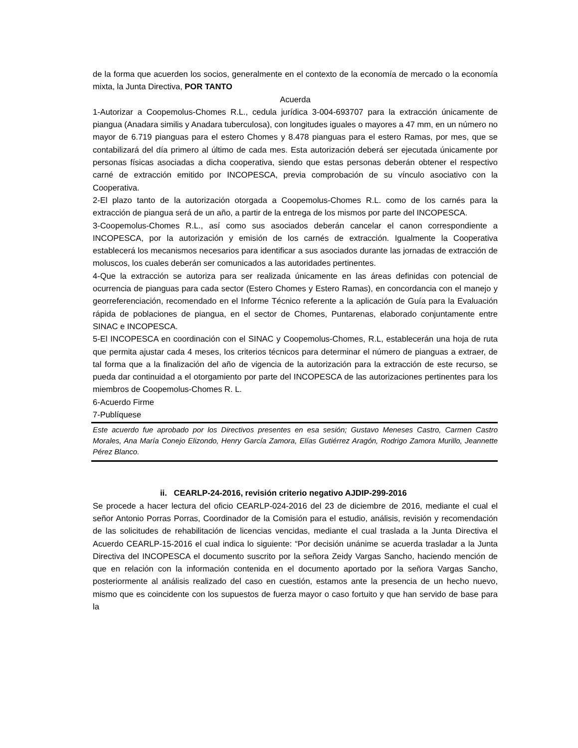de la forma que acuerden los socios, generalmente en el contexto de la economía de mercado o la economía mixta, la Junta Directiva, POR TANTO
Acuerda
1-Autorizar a Coopemolus-Chomes R.L., cedula jurídica 3-004-693707 para la extracción únicamente de piangua (Anadara similis y Anadara tuberculosa), con longitudes iguales o mayores a 47 mm, en un número no mayor de 6.719 pianguas para el estero Chomes y 8.478 pianguas para el estero Ramas, por mes, que se contabilizará del día primero al último de cada mes. Esta autorización deberá ser ejecutada únicamente por personas físicas asociadas a dicha cooperativa, siendo que estas personas deberán obtener el respectivo carné de extracción emitido por INCOPESCA, previa comprobación de su vínculo asociativo con la Cooperativa.
2-El plazo tanto de la autorización otorgada a Coopemolus-Chomes R.L. como de los carnés para la extracción de piangua será de un año, a partir de la entrega de los mismos por parte del INCOPESCA.
3-Coopemolus-Chomes R.L., así como sus asociados deberán cancelar el canon correspondiente a INCOPESCA, por la autorización y emisión de los carnés de extracción. Igualmente la Cooperativa establecerá los mecanismos necesarios para identificar a sus asociados durante las jornadas de extracción de moluscos, los cuales deberán ser comunicados a las autoridades pertinentes.
4-Que la extracción se autoriza para ser realizada únicamente en las áreas definidas con potencial de ocurrencia de pianguas para cada sector (Estero Chomes y Estero Ramas), en concordancia con el manejo y georreferenciación, recomendado en el Informe Técnico referente a la aplicación de Guía para la Evaluación rápida de poblaciones de piangua, en el sector de Chomes, Puntarenas, elaborado conjuntamente entre SINAC e INCOPESCA.
5-El INCOPESCA en coordinación con el SINAC y Coopemolus-Chomes, R.L, establecerán una hoja de ruta que permita ajustar cada 4 meses, los criterios técnicos para determinar el número de pianguas a extraer, de tal forma que a la finalización del año de vigencia de la autorización para la extracción de este recurso, se pueda dar continuidad a el otorgamiento por parte del INCOPESCA de las autorizaciones pertinentes para los miembros de Coopemolus-Chomes R. L.
6-Acuerdo Firme
7-Publíquese
Este acuerdo fue aprobado por los Directivos presentes en esa sesión; Gustavo Meneses Castro, Carmen Castro Morales, Ana María Conejo Elizondo, Henry García Zamora, Elías Gutiérrez Aragón, Rodrigo Zamora Murillo, Jeannette Pérez Blanco.
ii. CEARLP-24-2016, revisión criterio negativo AJDIP-299-2016
Se procede a hacer lectura del oficio CEARLP-024-2016 del 23 de diciembre de 2016, mediante el cual el señor Antonio Porras Porras, Coordinador de la Comisión para el estudio, análisis, revisión y recomendación de las solicitudes de rehabilitación de licencias vencidas, mediante el cual traslada a la Junta Directiva el Acuerdo CEARLP-15-2016 el cual indica lo siguiente: “Por decisión unánime se acuerda trasladar a la Junta Directiva del INCOPESCA el documento suscrito por la señora Zeidy Vargas Sancho, haciendo mención de que en relación con la información contenida en el documento aportado por la señora Vargas Sancho, posteriormente al análisis realizado del caso en cuestión, estamos ante la presencia de un hecho nuevo, mismo que es coincidente con los supuestos de fuerza mayor o caso fortuito y que han servido de base para la